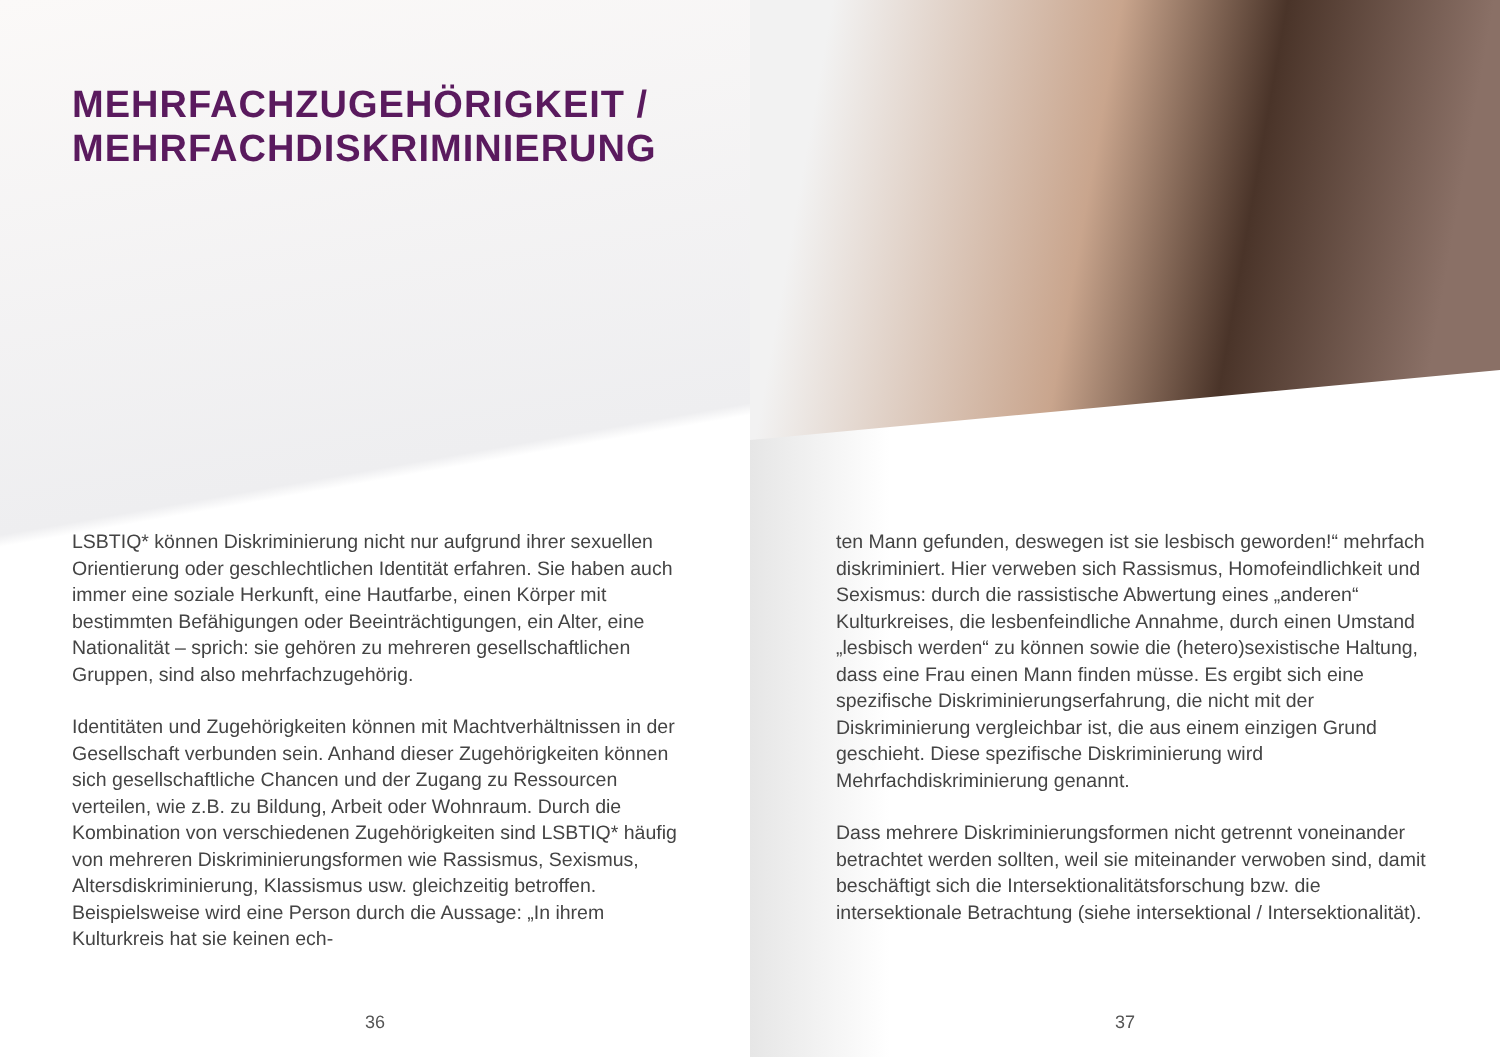MEHRFACHZUGEHÖRIGKEIT /
MEHRFACHDISKRIMINIERUNG
LSBTIQ* können Diskriminierung nicht nur aufgrund ihrer sexuellen Orientierung oder geschlechtlichen Identität erfahren. Sie haben auch immer eine soziale Herkunft, eine Hautfarbe, einen Körper mit bestimmten Befähigungen oder Beeinträchtigungen, ein Alter, eine Nationalität – sprich: sie gehören zu mehreren gesellschaftlichen Gruppen, sind also mehrfachzugehörig.
Identitäten und Zugehörigkeiten können mit Machtverhältnissen in der Gesellschaft verbunden sein. Anhand dieser Zugehörigkeiten können sich gesellschaftliche Chancen und der Zugang zu Ressourcen verteilen, wie z.B. zu Bildung, Arbeit oder Wohnraum. Durch die Kombination von verschiedenen Zugehörigkeiten sind LSBTIQ* häufig von mehreren Diskriminierungsformen wie Rassismus, Sexismus, Altersdiskriminierung, Klassismus usw. gleichzeitig betroffen. Beispielsweise wird eine Person durch die Aussage: „In ihrem Kulturkreis hat sie keinen ech-
36
ten Mann gefunden, deswegen ist sie lesbisch geworden!“ mehrfach diskriminiert. Hier verweben sich Rassismus, Homofeindlichkeit und Sexismus: durch die rassistische Abwertung eines „anderen“ Kulturkreises, die lesbenfeindliche Annahme, durch einen Umstand „lesbisch werden“ zu können sowie die (hetero)sexistische Haltung, dass eine Frau einen Mann finden müsse. Es ergibt sich eine spezifische Diskriminierungserfahrung, die nicht mit der Diskriminierung vergleichbar ist, die aus einem einzigen Grund geschieht. Diese spezifische Diskriminierung wird Mehrfachdiskriminierung genannt.
Dass mehrere Diskriminierungsformen nicht getrennt voneinander betrachtet werden sollten, weil sie miteinander verwoben sind, damit beschäftigt sich die Intersektionalitätsforschung bzw. die intersektionale Betrachtung (siehe intersektional / Intersektionalität).
37